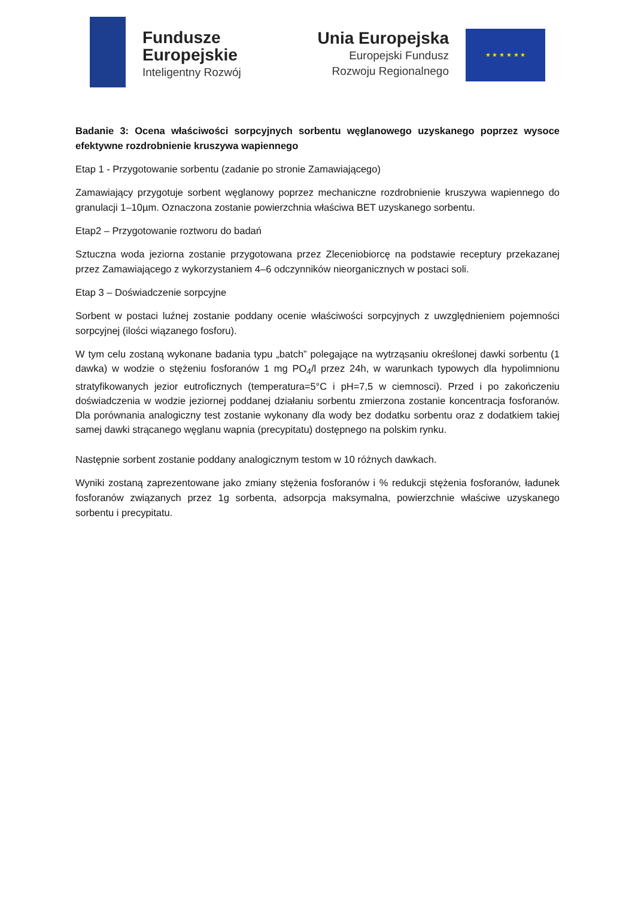Fundusze
Europejskie
Inteligentny Rozwój
Unia Europejska
Europejski Fundusz
Rozwoju Regionalnego
★ ★ ★ ★ ★ ★
Badanie 3: Ocena właściwości sorpcyjnych sorbentu węglanowego uzyskanego poprzez wysoce efektywne rozdrobnienie kruszywa wapiennego
Etap 1 - Przygotowanie sorbentu (zadanie po stronie Zamawiającego)
Zamawiający przygotuje sorbent węglanowy poprzez mechaniczne rozdrobnienie kruszywa wapiennego do granulacji 1–10µm. Oznaczona zostanie powierzchnia właściwa BET uzyskanego sorbentu.
Etap2 – Przygotowanie roztworu do badań
Sztuczna woda jeziorna zostanie przygotowana przez Zleceniobiorcę na podstawie receptury przekazanej przez Zamawiającego z wykorzystaniem 4–6 odczynników nieorganicznych w postaci soli.
Etap 3 – Doświadczenie sorpcyjne
Sorbent w postaci luźnej zostanie poddany ocenie właściwości sorpcyjnych z uwzględnieniem pojemności sorpcyjnej (ilości wiązanego fosforu).
W tym celu zostaną wykonane badania typu „batch” polegające na wytrząsaniu określonej dawki sorbentu (1 dawka) w wodzie o stężeniu fosforanów 1 mg PO<sub>4</sub>/l przez 24h, w warunkach typowych dla hypolimnionu stratyfikowanych jezior eutroficznych (temperatura=5°C i pH=7,5 w ciemnosci). Przed i po zakończeniu doświadczenia w wodzie jeziornej poddanej działaniu sorbentu zmierzona zostanie koncentracja fosforanów. Dla porównania analogiczny test zostanie wykonany dla wody bez dodatku sorbentu oraz z dodatkiem takiej samej dawki strącanego węglanu wapnia (precypitatu) dostępnego na polskim rynku.
Następnie sorbent zostanie poddany analogicznym testom w 10 różnych dawkach.
Wyniki zostaną zaprezentowane jako zmiany stężenia fosforanów i % redukcji stężenia fosforanów, ładunek fosforanów związanych przez 1g sorbenta, adsorpcja maksymalna, powierzchnie właściwe uzyskanego sorbentu i precypitatu.